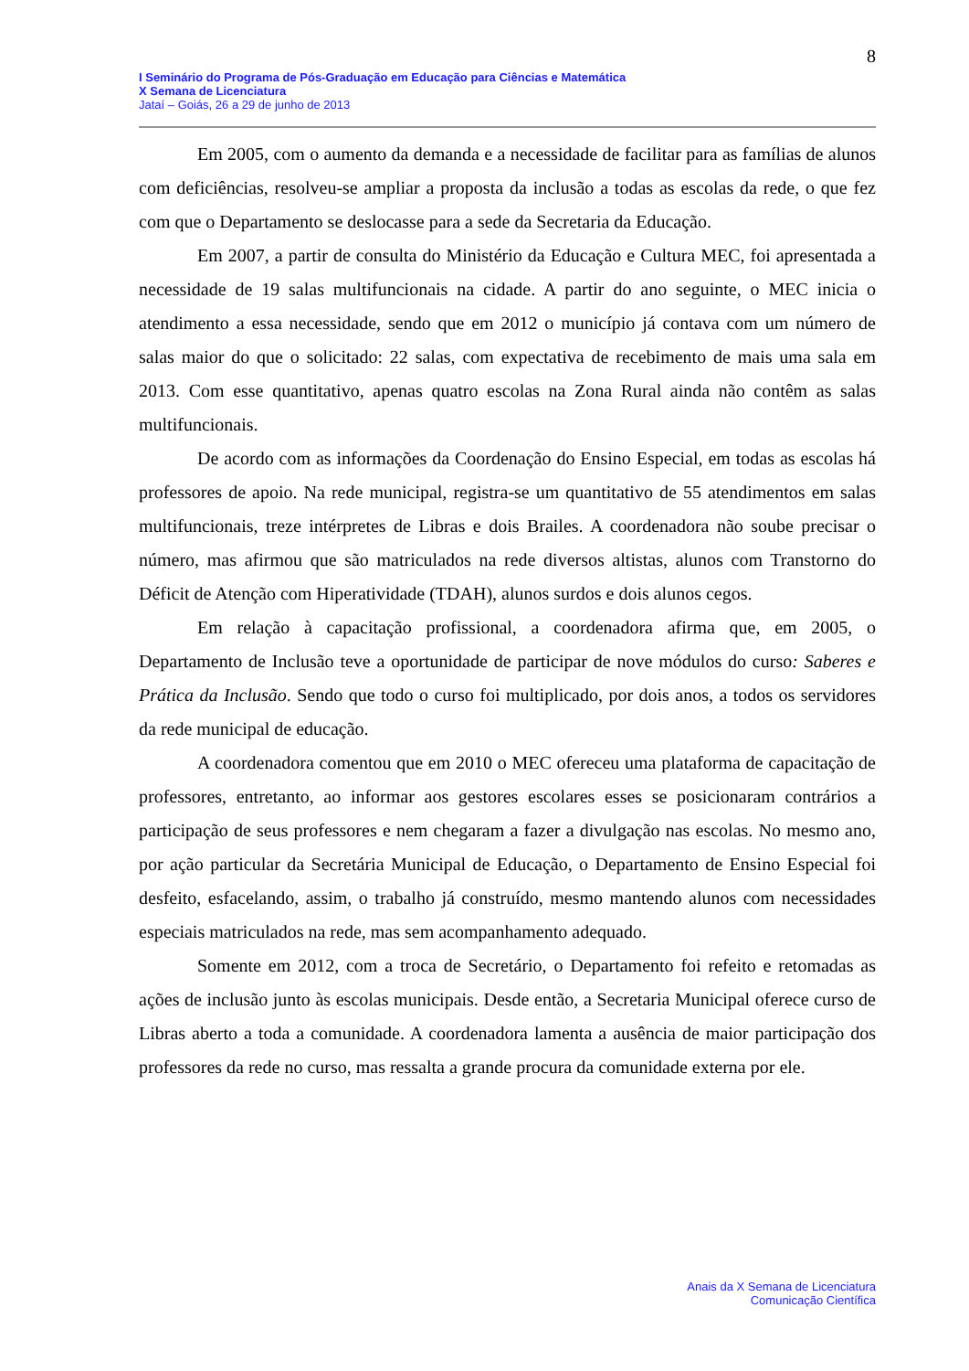8
I Seminário do Programa de Pós-Graduação em Educação para Ciências e Matemática
X Semana de Licenciatura
Jataí – Goiás, 26 a 29 de junho de 2013
Em 2005, com o aumento da demanda e a necessidade de facilitar para as famílias de alunos com deficiências, resolveu-se ampliar a proposta da inclusão a todas as escolas da rede, o que fez com que o Departamento se deslocasse para a sede da Secretaria da Educação.
Em 2007, a partir de consulta do Ministério da Educação e Cultura MEC, foi apresentada a necessidade de 19 salas multifuncionais na cidade. A partir do ano seguinte, o MEC inicia o atendimento a essa necessidade, sendo que em 2012 o município já contava com um número de salas maior do que o solicitado: 22 salas, com expectativa de recebimento de mais uma sala em 2013. Com esse quantitativo, apenas quatro escolas na Zona Rural ainda não contêm as salas multifuncionais.
De acordo com as informações da Coordenação do Ensino Especial, em todas as escolas há professores de apoio. Na rede municipal, registra-se um quantitativo de 55 atendimentos em salas multifuncionais, treze intérpretes de Libras e dois Brailes. A coordenadora não soube precisar o número, mas afirmou que são matriculados na rede diversos altistas, alunos com Transtorno do Déficit de Atenção com Hiperatividade (TDAH), alunos surdos e dois alunos cegos.
Em relação à capacitação profissional, a coordenadora afirma que, em 2005, o Departamento de Inclusão teve a oportunidade de participar de nove módulos do curso: Saberes e Prática da Inclusão. Sendo que todo o curso foi multiplicado, por dois anos, a todos os servidores da rede municipal de educação.
A coordenadora comentou que em 2010 o MEC ofereceu uma plataforma de capacitação de professores, entretanto, ao informar aos gestores escolares esses se posicionaram contrários a participação de seus professores e nem chegaram a fazer a divulgação nas escolas. No mesmo ano, por ação particular da Secretária Municipal de Educação, o Departamento de Ensino Especial foi desfeito, esfacelando, assim, o trabalho já construído, mesmo mantendo alunos com necessidades especiais matriculados na rede, mas sem acompanhamento adequado.
Somente em 2012, com a troca de Secretário, o Departamento foi refeito e retomadas as ações de inclusão junto às escolas municipais. Desde então, a Secretaria Municipal oferece curso de Libras aberto a toda a comunidade. A coordenadora lamenta a ausência de maior participação dos professores da rede no curso, mas ressalta a grande procura da comunidade externa por ele.
Anais da X Semana de Licenciatura
Comunicação Científica